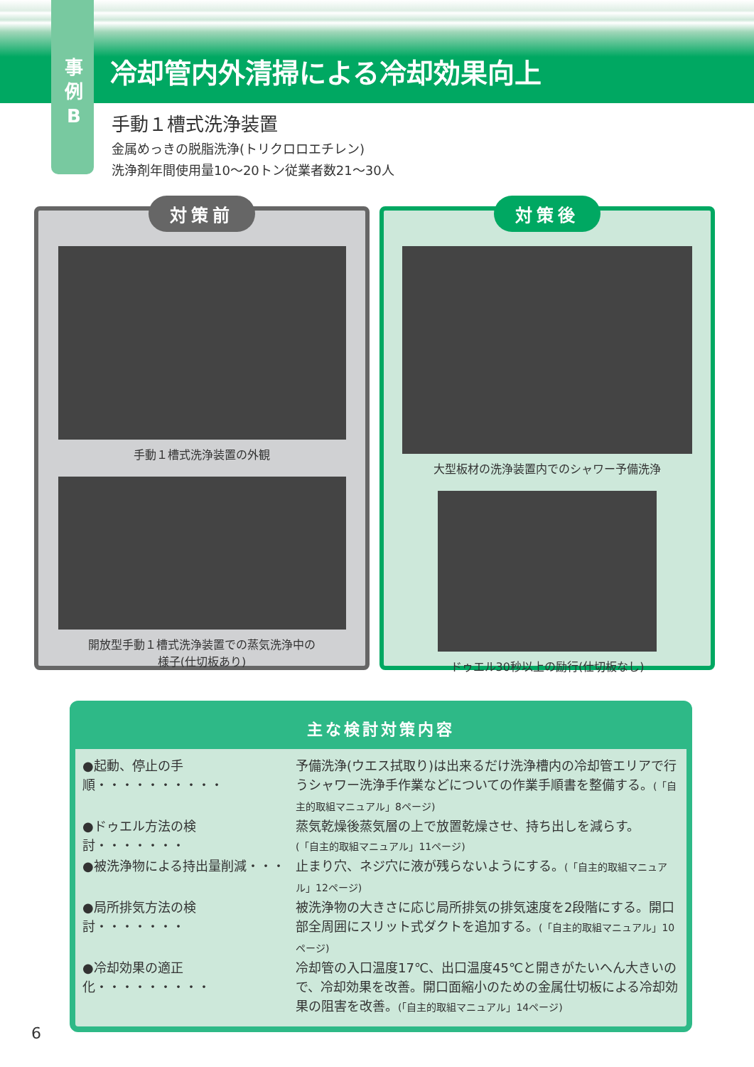事
例
B
冷却管内外清掃による冷却効果向上
手動１槽式洗浄装置
金属めっきの脱脂洗浄(トリクロロエチレン)
洗浄剤年間使用量10〜20トン従業者数21〜30人
対策前
手動１槽式洗浄装置の外観
開放型手動１槽式洗浄装置での蒸気洗浄中の
様子(仕切板あり)
対策後
大型板材の洗浄装置内でのシャワー予備洗浄
ドゥエル30秒以上の励行(仕切板なし)
主な検討対策内容
●起動、停止の手順・・・・・・・・・・
予備洗浄(ウエス拭取り)は出来るだけ洗浄槽内の冷却管エリアで行うシャワー洗浄手作業などについての作業手順書を整備する。(「自主的取組マニュアル」8ページ)
●ドゥエル方法の検討・・・・・・・ 蒸気乾燥後蒸気層の上で放置乾燥させ、持ち出しを減らす。
(「自主的取組マニュアル」11ページ)
●被洗浄物による持出量削減・・・ 止まり穴、ネジ穴に液が残らないようにする。(「自主的取組マニュアル」12ページ)
●局所排気方法の検討・・・・・・・ 被洗浄物の大きさに応じ局所排気の排気速度を2段階にする。開口部全周囲にスリット式ダクトを追加する。(「自主的取組マニュアル」10ページ)
●冷却効果の適正化・・・・・・・・・
冷却管の入口温度17℃、出口温度45℃と開きがたいへん大きいので、冷却効果を改善。開口面縮小のための金属仕切板による冷却効果の阻害を改善。(「自主的取組マニュアル」14ページ)
6